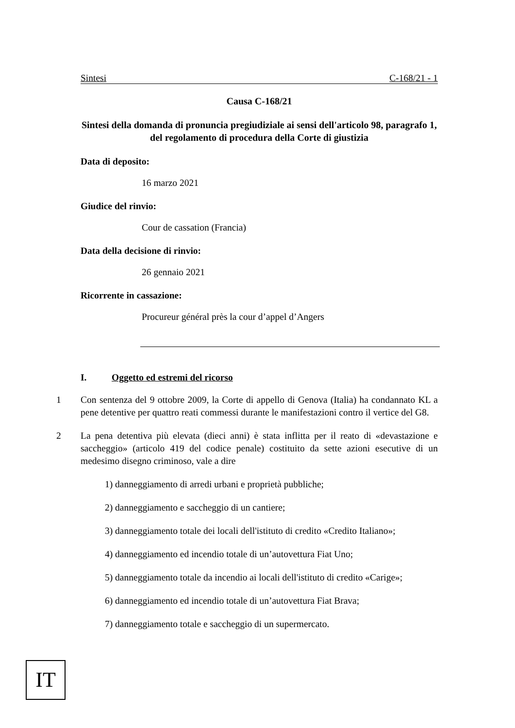Sintesi C-168/21 - 1
Causa C-168/21
Sintesi della domanda di pronuncia pregiudiziale ai sensi dell'articolo 98, paragrafo 1, del regolamento di procedura della Corte di giustizia
Data di deposito:
16 marzo 2021
Giudice del rinvio:
Cour de cassation (Francia)
Data della decisione di rinvio:
26 gennaio 2021
Ricorrente in cassazione:
Procureur général près la cour d’appel d’Angers
I. Oggetto ed estremi del ricorso
1 Con sentenza del 9 ottobre 2009, la Corte di appello di Genova (Italia) ha condannato KL a pene detentive per quattro reati commessi durante le manifestazioni contro il vertice del G8.
2 La pena detentiva più elevata (dieci anni) è stata inflitta per il reato di «devastazione e saccheggio» (articolo 419 del codice penale) costituito da sette azioni esecutive di un medesimo disegno criminoso, vale a dire
1) danneggiamento di arredi urbani e proprietà pubbliche;
2) danneggiamento e saccheggio di un cantiere;
3) danneggiamento totale dei locali dell'istituto di credito «Credito Italiano»;
4) danneggiamento ed incendio totale di un’autovettura Fiat Uno;
5) danneggiamento totale da incendio ai locali dell'istituto di credito «Carige»;
6) danneggiamento ed incendio totale di un’autovettura Fiat Brava;
7) danneggiamento totale e saccheggio di un supermercato.
IT